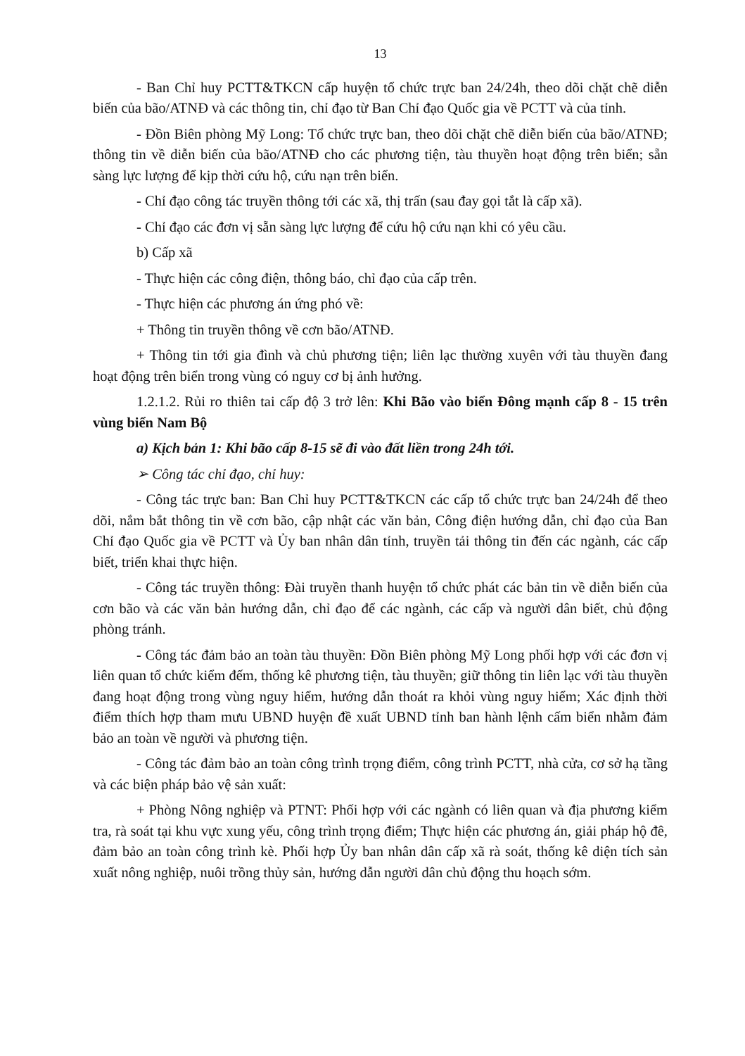13
- Ban Chỉ huy PCTT&TKCN cấp huyện tổ chức trực ban 24/24h, theo dõi chặt chẽ diễn biến của bão/ATNĐ và các thông tin, chỉ đạo từ Ban Chỉ đạo Quốc gia về PCTT và của tỉnh.
- Đồn Biên phòng Mỹ Long: Tổ chức trực ban, theo dõi chặt chẽ diễn biến của bão/ATNĐ; thông tin về diễn biến của bão/ATNĐ cho các phương tiện, tàu thuyền hoạt động trên biển; sẵn sàng lực lượng để kịp thời cứu hộ, cứu nạn trên biển.
- Chỉ đạo công tác truyền thông tới các xã, thị trấn (sau đay gọi tắt là cấp xã).
- Chỉ đạo các đơn vị sẵn sàng lực lượng để cứu hộ cứu nạn khi có yêu cầu.
b) Cấp xã
- Thực hiện các công điện, thông báo, chỉ đạo của cấp trên.
- Thực hiện các phương án ứng phó về:
+ Thông tin truyền thông về cơn bão/ATNĐ.
+ Thông tin tới gia đình và chủ phương tiện; liên lạc thường xuyên với tàu thuyền đang hoạt động trên biển trong vùng có nguy cơ bị ảnh hưởng.
1.2.1.2. Rủi ro thiên tai cấp độ 3 trở lên: Khi Bão vào biển Đông mạnh cấp 8 - 15 trên vùng biển Nam Bộ
a) Kịch bản 1: Khi bão cấp 8-15 sẽ đi vào đất liền trong 24h tới.
➢ Công tác chỉ đạo, chỉ huy:
- Công tác trực ban: Ban Chỉ huy PCTT&TKCN các cấp tổ chức trực ban 24/24h để theo dõi, nắm bắt thông tin về cơn bão, cập nhật các văn bản, Công điện hướng dẫn, chỉ đạo của Ban Chỉ đạo Quốc gia về PCTT và Ủy ban nhân dân tỉnh, truyền tải thông tin đến các ngành, các cấp biết, triển khai thực hiện.
- Công tác truyền thông: Đài truyền thanh huyện tổ chức phát các bản tin về diễn biến của cơn bão và các văn bản hướng dẫn, chỉ đạo để các ngành, các cấp và người dân biết, chủ động phòng tránh.
- Công tác đảm bảo an toàn tàu thuyền: Đồn Biên phòng Mỹ Long phối hợp với các đơn vị liên quan tổ chức kiểm đếm, thống kê phương tiện, tàu thuyền; giữ thông tin liên lạc với tàu thuyền đang hoạt động trong vùng nguy hiểm, hướng dẫn thoát ra khỏi vùng nguy hiểm; Xác định thời điểm thích hợp tham mưu UBND huyện đề xuất UBND tỉnh ban hành lệnh cấm biển nhằm đảm bảo an toàn về người và phương tiện.
- Công tác đảm bảo an toàn công trình trọng điểm, công trình PCTT, nhà cửa, cơ sở hạ tầng và các biện pháp bảo vệ sản xuất:
+ Phòng Nông nghiệp và PTNT: Phối hợp với các ngành có liên quan và địa phương kiểm tra, rà soát tại khu vực xung yếu, công trình trọng điểm; Thực hiện các phương án, giải pháp hộ đê, đảm bảo an toàn công trình kè. Phối hợp Ủy ban nhân dân cấp xã rà soát, thống kê diện tích sản xuất nông nghiệp, nuôi trồng thủy sản, hướng dẫn người dân chủ động thu hoạch sớm.